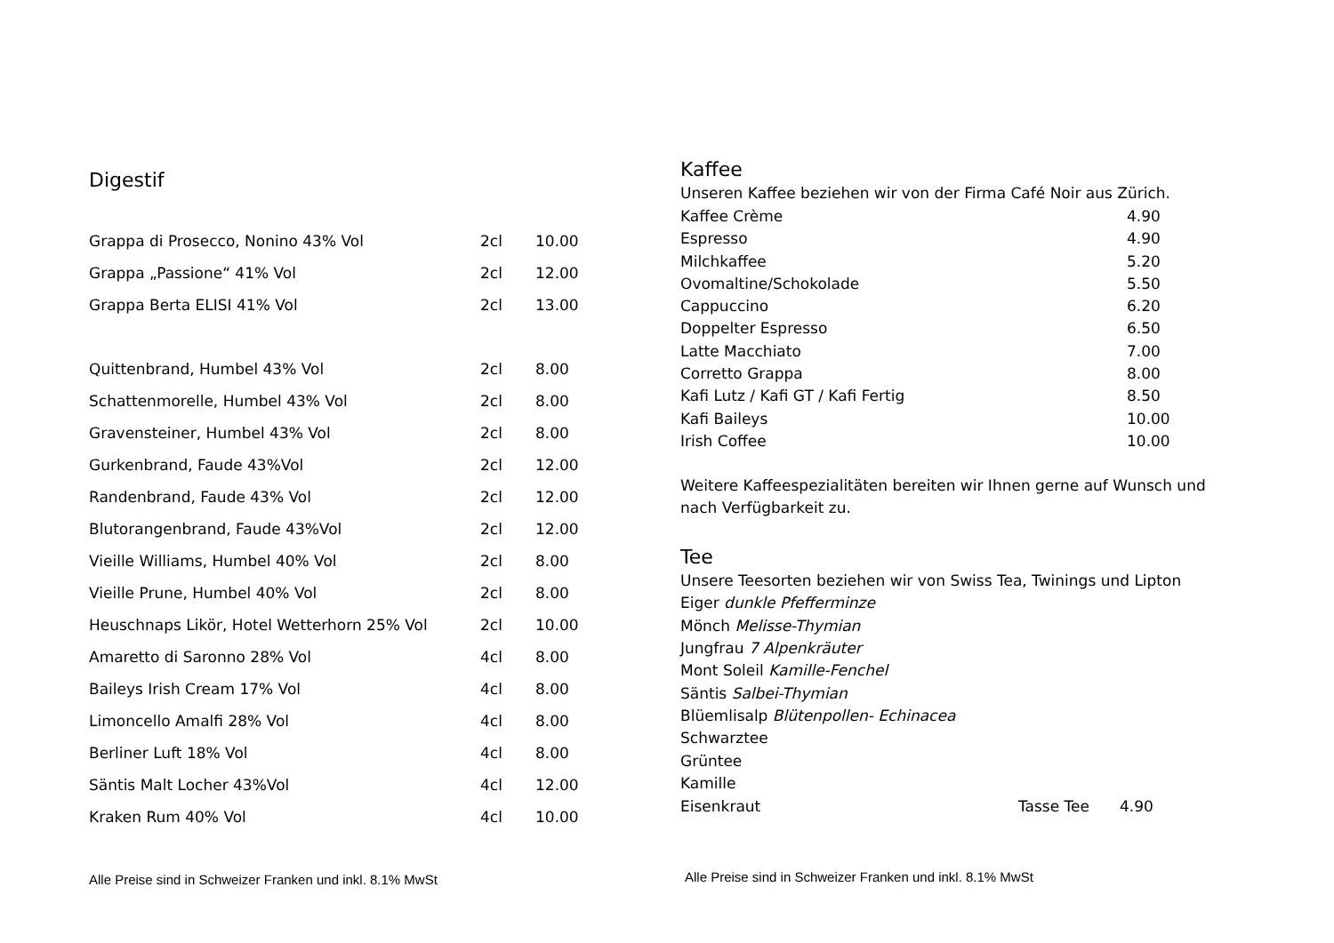Digestif
| Grappa di Prosecco, Nonino 43% Vol | 2cl | 10.00 |
| Grappa „Passione“ 41% Vol | 2cl | 12.00 |
| Grappa Berta ELISI 41% Vol | 2cl | 13.00 |
| Quittenbrand, Humbel 43% Vol | 2cl | 8.00 |
| Schattenmorelle, Humbel 43% Vol | 2cl | 8.00 |
| Gravensteiner, Humbel 43% Vol | 2cl | 8.00 |
| Gurkenbrand, Faude 43%Vol | 2cl | 12.00 |
| Randenbrand, Faude 43% Vol | 2cl | 12.00 |
| Blutorangenbrand, Faude 43%Vol | 2cl | 12.00 |
| Vieille Williams, Humbel 40% Vol | 2cl | 8.00 |
| Vieille Prune, Humbel 40% Vol | 2cl | 8.00 |
| Heuschnaps Likör, Hotel Wetterhorn 25% Vol | 2cl | 10.00 |
| Amaretto di Saronno 28% Vol | 4cl | 8.00 |
| Baileys Irish Cream 17% Vol | 4cl | 8.00 |
| Limoncello Amalfi 28% Vol | 4cl | 8.00 |
| Berliner Luft 18% Vol | 4cl | 8.00 |
| Säntis Malt Locher 43%Vol | 4cl | 12.00 |
| Kraken Rum 40% Vol | 4cl | 10.00 |
Alle Preise sind in Schweizer Franken und inkl. 8.1% MwSt
Kaffee
Unseren Kaffee beziehen wir von der Firma Café Noir aus Zürich.
| Kaffee Crème | 4.90 |
| Espresso | 4.90 |
| Milchkaffee | 5.20 |
| Ovomaltine/Schokolade | 5.50 |
| Cappuccino | 6.20 |
| Doppelter Espresso | 6.50 |
| Latte Macchiato | 7.00 |
| Corretto Grappa | 8.00 |
| Kafi Lutz / Kafi GT / Kafi Fertig | 8.50 |
| Kafi Baileys | 10.00 |
| Irish Coffee | 10.00 |
Weitere Kaffeespezialitäten bereiten wir Ihnen gerne auf Wunsch und nach Verfügbarkeit zu.
Tee
Unsere Teesorten beziehen wir von Swiss Tea, Twinings und Lipton
Eiger dunkle Pfefferminze
Mönch Melisse-Thymian
Jungfrau 7 Alpenkräuter
Mont Soleil Kamille-Fenchel
Säntis Salbei-Thymian
Blüemlisalp Blütenpollen- Echinacea
Schwarztee
Grüntee
Kamille
| Eisenkraut | Tasse Tee | 4.90 |
Alle Preise sind in Schweizer Franken und inkl. 8.1% MwSt